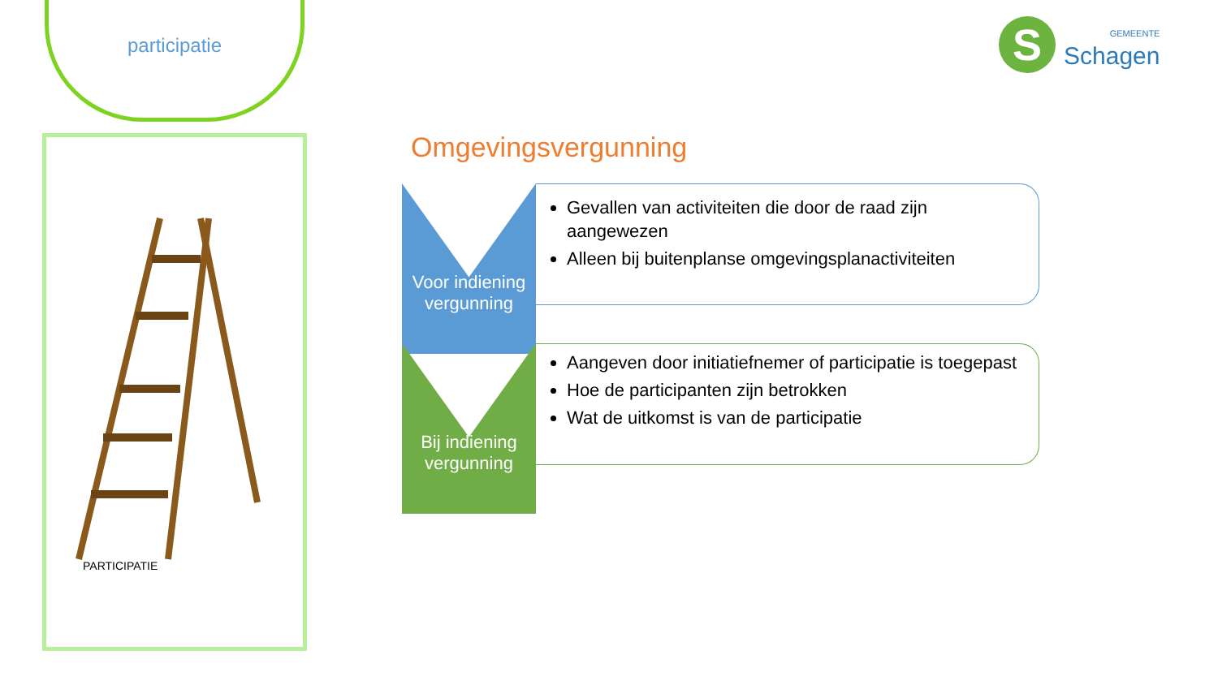participatie
PARTICIPATIE
S
GEMEENTE
Schagen
Omgevingsvergunning
Voor indiening vergunning
Gevallen van activiteiten die door de raad zijn aangewezen
Alleen bij buitenplanse omgevingsplanactiviteiten
Bij indiening vergunning
Aangeven door initiatiefnemer of participatie is toegepast
Hoe de participanten zijn betrokken
Wat de uitkomst is van de participatie